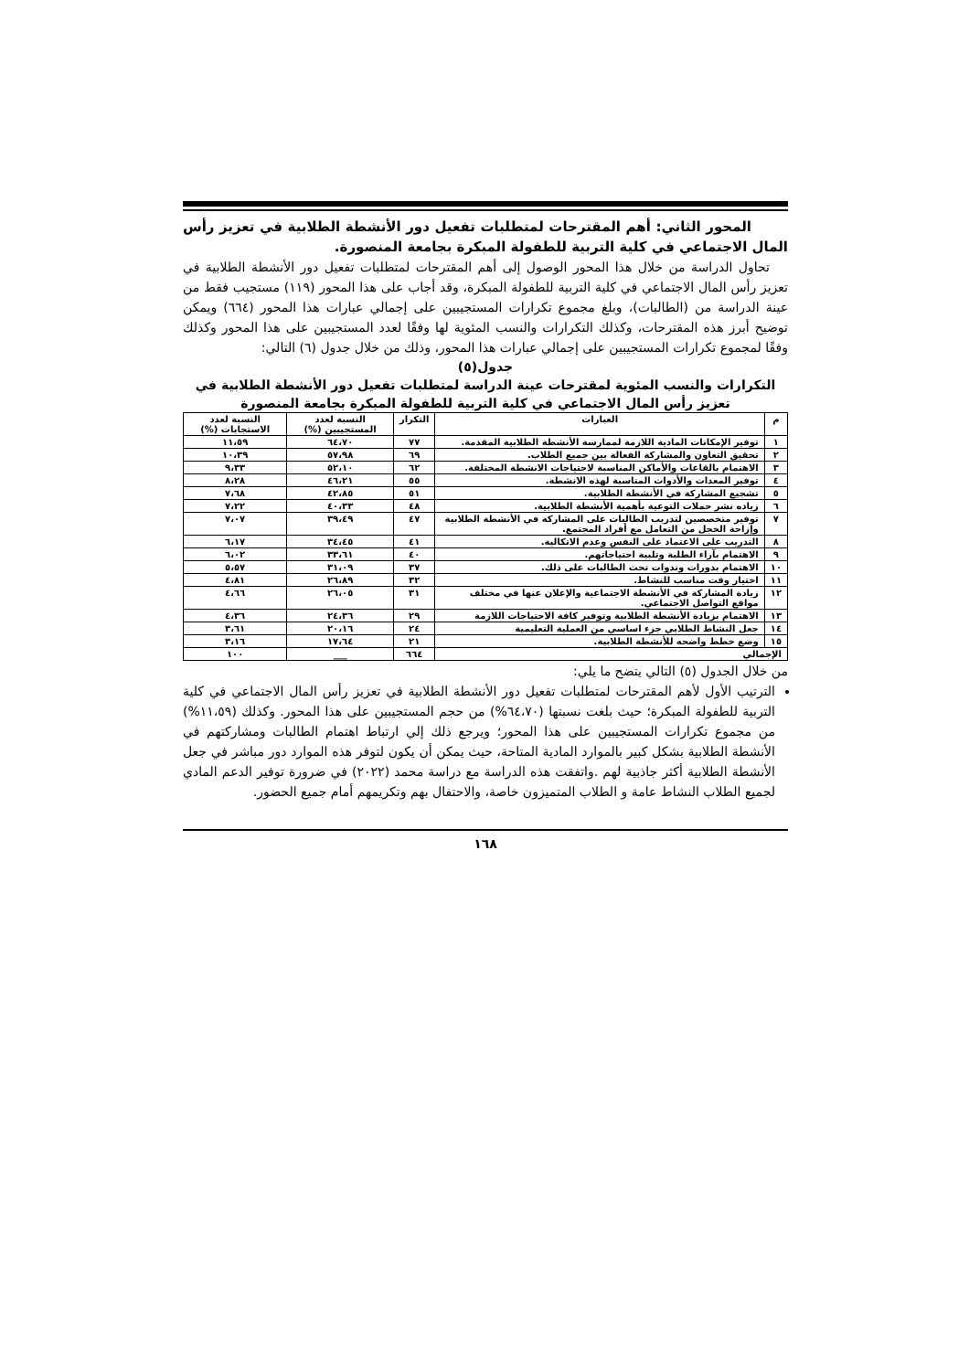المحور الثاني: أهم المقترحات لمتطلبات تفعيل دور الأنشطة الطلابية في تعزيز رأس المال الاجتماعي في كلية التربية للطفولة المبكرة بجامعة المنصورة.
تحاول الدراسة من خلال هذا المحور الوصول إلى أهم المقترحات لمتطلبات تفعيل دور الأنشطة الطلابية في تعزيز رأس المال الاجتماعي في كلية التربية للطفولة المبكرة، وقد أجاب على هذا المحور (١١٩) مستجيب فقط من عينة الدراسة من (الطالبات)، وبلغ مجموع تكرارات المستجيبين على إجمالي عبارات هذا المحور (٦٦٤) ويمكن توضيح أبرز هذه المقترحات، وكذلك التكرارات والنسب المئوية لها وفقًا لعدد المستجيبين على هذا المحور وكذلك وفقًا لمجموع تكرارات المستجيبين على إجمالي عبارات هذا المحور، وذلك من خلال جدول (٦) التالي:
جدول(٥)
التكرارات والنسب المئوية لمقترحات عينة الدراسة لمتطلبات تفعيل دور الأنشطة الطلابية في تعزيز رأس المال الاجتماعي في كلية التربية للطفولة المبكرة بجامعة المنصورة
| م | العبارات | التكرار | النسبة لعدد المستجيبين (%) | النسبة لعدد الاستجابات (%) |
| --- | --- | --- | --- | --- |
| ١ | توفير الإمكانات المادية اللازمة لممارسة الأنشطة الطلابية المقدمة. | ٧٧ | ٦٤،٧٠ | ١١،٥٩ |
| ٢ | تحقيق التعاون والمشاركة الفعالة بين جميع الطلاب. | ٦٩ | ٥٧،٩٨ | ١٠،٣٩ |
| ٣ | الاهتمام بالقاعات والأماكن المناسبة لاحتياجات الانشطة المختلفة. | ٦٢ | ٥٢،١٠ | ٩،٣٣ |
| ٤ | توفير المعدات والأدوات المناسبة لهذه الانشطة. | ٥٥ | ٤٦،٢١ | ٨،٢٨ |
| ٥ | تشجيع المشاركة في الأنشطة الطلابية. | ٥١ | ٤٢،٨٥ | ٧،٦٨ |
| ٦ | زياده نشر حملات التوعية بأهمية الأنشطة الطلابية. | ٤٨ | ٤٠،٣٣ | ٧،٢٢ |
| ٧ | توفير متخصصين لتدريب الطالبات على المشاركة في الأنشطة الطلابية وإزاحة الخجل من التعامل مع أفراد المجتمع. | ٤٧ | ٣٩،٤٩ | ٧،٠٧ |
| ٨ | التدريب على الاعتماد على النفس وعدم الاتكالية. | ٤١ | ٣٤،٤٥ | ٦،١٧ |
| ٩ | الاهتمام بآراء الطلبة وتلبية احتياجاتهم. | ٤٠ | ٣٣،٦١ | ٦،٠٢ |
| ١٠ | الاهتمام بدورات وندوات تحث الطالبات على ذلك. | ٣٧ | ٣١،٠٩ | ٥،٥٧ |
| ١١ | اختيار وقت مناسب للنشاط. | ٣٢ | ٢٦،٨٩ | ٤،٨١ |
| ١٢ | زيادة المشاركة في الأنشطة الاجتماعية والإعلان عنها في مختلف مواقع التواصل الاجتماعي. | ٣١ | ٢٦،٠٥ | ٤،٦٦ |
| ١٣ | الاهتمام بزيادة الأنشطة الطلابية وتوفير كافة الاحتياجات اللازمة | ٢٩ | ٢٤،٣٦ | ٤،٣٦ |
| ١٤ | جعل النشاط الطلابي جزء اساسي من العملية التعليمية | ٢٤ | ٢٠،١٦ | ٣،٦١ |
| ١٥ | وضع خطط واضحه للأنشطة الطلابية. | ٢١ | ١٧،٦٤ | ٣،١٦ |
| الإجمالي | | ٦٦٤ | ___ | ١٠٠ |
من خلال الجدول (٥) التالي يتضح ما يلي:
الترتيب الأول لأهم المقترحات لمتطلبات تفعيل دور الأنشطة الطلابية في تعزيز رأس المال الاجتماعي في كلية التربية للطفولة المبكرة؛ حيث بلغت نسبتها (٦٤،٧٠%) من حجم المستجيبين على هذا المحور. وكذلك (١١،٥٩%) من مجموع تكرارات المستجيبين على هذا المحور؛ ويرجع ذلك إلي ارتباط اهتمام الطالبات ومشاركتهم في الأنشطة الطلابية بشكل كبير بالموارد المادية المتاحة، حيث يمكن أن يكون لتوفر هذه الموارد دور مباشر في جعل الأنشطة الطلابية أكثر جاذبية لهم .واتفقت هذه الدراسة مع دراسة محمد (٢٠٢٢) في ضرورة توفير الدعم المادي لجميع الطلاب النشاط عامة و الطلاب المتميزون خاصة، والاحتفال بهم وتكريمهم أمام جميع الحضور.
١٦٨